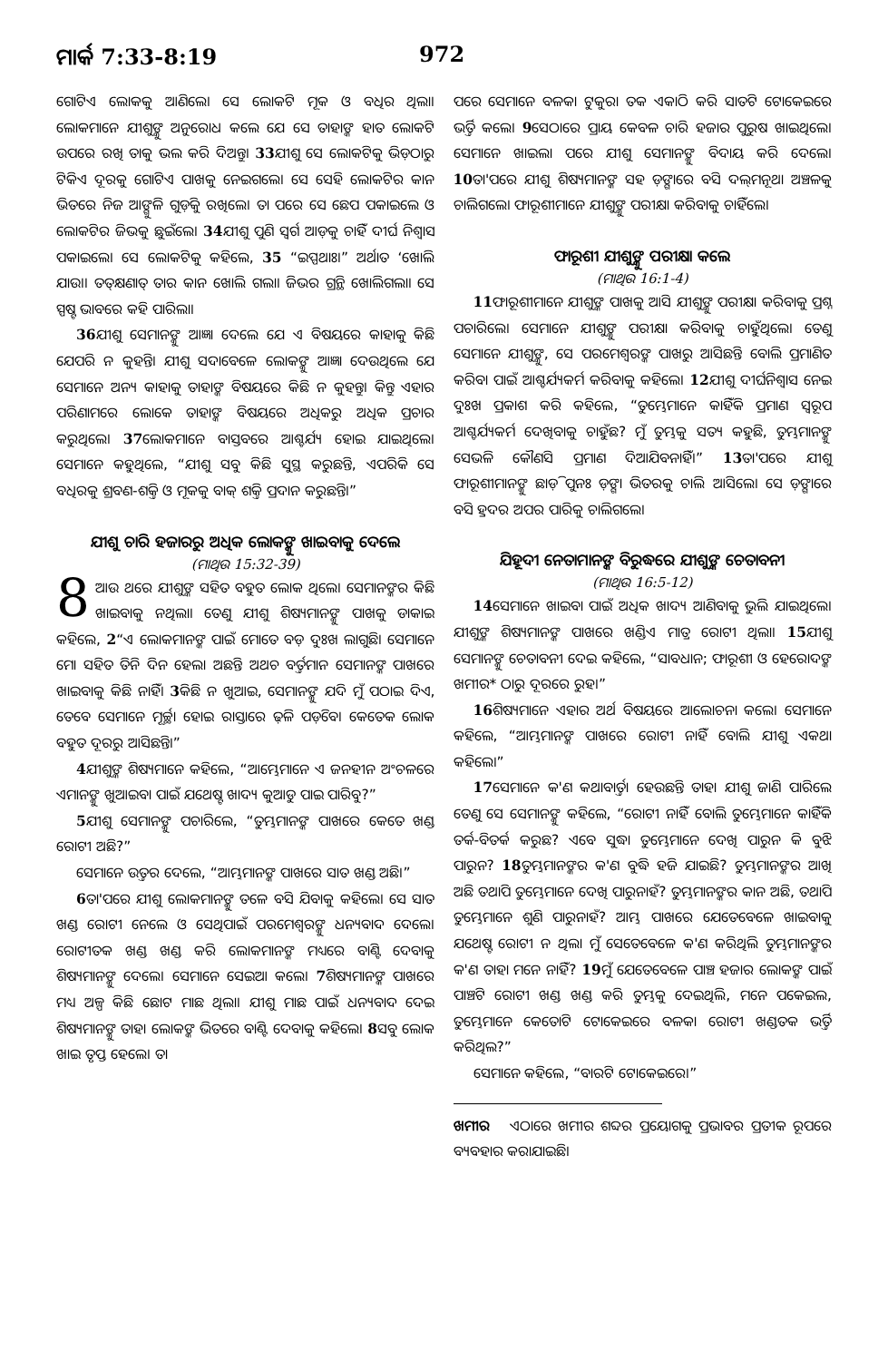ମାର୍କ 7:33-8:19 972
ଗୋଟିଏ ଲୋକକୁ ଆଣିଲେ। ସେ ଲୋକଟି ମୂକ ଓ ବଧିର ଥିଲା। ଲୋକମାନେ ଯୀଶୁଙ୍କୁ ଅନୁରୋଧ କଲେ ଯେ ସେ ତାହାଙ୍କ ହାତ ଲୋକଟି ଉପରେ ରଖି ତାକୁ ଭଲ କରି ଦିଅନ୍ତୁ। 33ଯୀଶୁ ସେ ଲୋକଟିକୁ ଭିଡ଼ଠାରୁ ଟିକିଏ ଦୂରକୁ ଗୋଟିଏ ପାଖକୁ ନେଇଗଲେ। ସେ ସେହି ଲୋକଟିର କାନ ଭିତରେ ନିଜ ଆଙ୍ଗୁଳି ଗୁଡ଼ିକୁ ରଖିଲେ। ତା ପରେ ସେ ଛେପ ପକାଇଲେ ଓ ଲୋକଟିର ଜିଭକୁ ଛୁଇଁଲେ। 34ଯୀଶୁ ପୁଣି ସ୍ୱର୍ଗ ଆଡ଼କୁ ଚାହିଁ ଦୀର୍ଘ ନିଶ୍ୱାସ ପକାଇଲେ। ସେ ଲୋକଟିକୁ କହିଲେ, 35 “ଇପ୍ପଥାଃ।” ଅର୍ଥାତ ‘ଖୋଲି ଯାଉ।। ତତ୍‌କ୍ଷଣାତ୍ ତାର କାନ ଖୋଲି ଗଲା। ଜିଭର ଗ୍ରନ୍ଥି ଖୋଲିଗଲା। ସେ ସ୍ପଷ୍ଟ ଭାବରେ କହି ପାରିଲା।
36ଯୀଶୁ ସେମାନଙ୍କୁ ଆଜ୍ଞା ଦେଲେ ଯେ ଏ ବିଷୟରେ କାହାକୁ କିଛି ଯେପରି ନ କୁହନ୍ତି। ଯୀଶୁ ସଦାବେଳେ ଲୋକଙ୍କୁ ଆଜ୍ଞା ଦେଉଥିଲେ ଯେ ସେମାନେ ଅନ୍ୟ କାହାକୁ ତାହାଙ୍କ ବିଷୟରେ କିଛି ନ କୁହନ୍ତୁ। କିନ୍ତୁ ଏହାର ପରିଣାମରେ ଲୋକେ ତାହାଙ୍କ ବିଷୟରେ ଅଧିକରୁ ଅଧିକ ପ୍ରଚାର କରୁଥିଲେ। 37ଲୋକମାନେ ବାସ୍ତବରେ ଆଶ୍ଚର୍ଯ୍ୟ ହୋଇ ଯାଇଥିଲେ। ସେମାନେ କହୁଥିଲେ, “ଯୀଶୁ ସବୁ କିଛି ସୁସ୍ଥ କରୁଛନ୍ତି, ଏପରିକି ସେ ବଧିରକୁ ଶ୍ରବଣ-ଶକ୍ତି ଓ ମୂକକୁ ବାକ୍ ଶକ୍ତି ପ୍ରଦାନ କରୁଛନ୍ତି।”
ଯୀଶୁ ଚାରି ହଜାରରୁ ଅଧିକ ଲୋକଙ୍କୁ ଖାଇବାକୁ ଦେଲେ
(ମାଥିଉ 15:32-39)
8 ଆଉ ଥରେ ଯୀଶୁଙ୍କ ସହିତ ବହୁତ ଲୋକ ଥିଲେ। ସେମାନଙ୍କର କିଛି ଖାଇବାକୁ ନଥିଲା। ତେଣୁ ଯୀଶୁ ଶିଷ୍ୟମାନଙ୍କୁ ପାଖକୁ ଡାକାଇ କହିଲେ, 2“ଏ ଲୋକମାନଙ୍କ ପାଇଁ ମୋତେ ବଡ଼ ଦୁଃଖ ଲାଗୁଛି। ସେମାନେ ମୋ ସହିତ ତିନି ଦିନ ହେଲା ଅଛନ୍ତି ଅଥଚ ବର୍ତ୍ତମାନ ସେମାନଙ୍କ ପାଖରେ ଖାଇବାକୁ କିଛି ନାହିଁ। 3କିଛି ନ ଖୁଆଇ, ସେମାନଙ୍କୁ ଯଦି ମୁଁ ପଠାଇ ଦିଏ, ତେବେ ସେମାନେ ମୂର୍ଚ୍ଛା ହୋଇ ରାସ୍ତାରେ ଢ଼ଳି ପଡ଼ିବେ। କେତେକ ଲୋକ ବହୁତ ଦୂରରୁ ଆସିଛନ୍ତି।”
4ଯୀଶୁଙ୍କ ଶିଷ୍ୟମାନେ କହିଲେ, “ଆମ୍ଭେମାନେ ଏ ଜନହୀନ ଅଂଚଳରେ ଏମାନଙ୍କୁ ଖୁଆଇବା ପାଇଁ ଯଥେଷ୍ଟ ଖାଦ୍ୟ କୁଆଡୁ ପାଇ ପାରିବୁ?”
5ଯୀଶୁ ସେମାନଙ୍କୁ ପଚାରିଲେ, “ତୁମ୍ଭମାନଙ୍କ ପାଖରେ କେତେ ଖଣ୍ଡ ରୋଟୀ ଅଛି?”
ସେମାନେ ଉତ୍ତର ଦେଲେ, “ଆମ୍ଭମାନଙ୍କ ପାଖରେ ସାତ ଖଣ୍ଡ ଅଛି।”
6ତା'ପରେ ଯୀଶୁ ଲୋକମାନଙ୍କୁ ତଳେ ବସି ଯିବାକୁ କହିଲେ। ସେ ସାତ ଖଣ୍ଡ ରୋଟୀ ନେଲେ ଓ ସେଥିପାଇଁ ପରମେଶ୍ୱରଙ୍କୁ ଧନ୍ୟବାଦ ଦେଲେ। ରୋଟୀତକ ଖଣ୍ଡ ଖଣ୍ଡ କରି ଲୋକମାନଙ୍କ ମଧ୍ୟରେ ବାଣ୍ଟି ଦେବାକୁ ଶିଷ୍ୟମାନଙ୍କୁ ଦେଲେ। ସେମାନେ ସେଇଆ କଲେ। 7ଶିଷ୍ୟମାନଙ୍କ ପାଖରେ ମଧ୍ୟ ଅଳ୍ପ କିଛି ଛୋଟ ମାଛ ଥିଲା। ଯୀଶୁ ମାଛ ପାଇଁ ଧନ୍ୟବାଦ ଦେଇ ଶିଷ୍ୟମାନଙ୍କୁ ତାହା ଲୋକଙ୍କ ଭିତରେ ବାଣ୍ଟି ଦେବାକୁ କହିଲେ। 8ସବୁ ଲୋକ ଖାଇ ତୃପ୍ତ ହେଲେ। ତା
ପରେ ସେମାନେ ବଳକା ଟୁକୁରା ତକ ଏକାଠି କରି ସାତଟି ଟୋକେଇରେ ଭର୍ତ୍ତି କଲେ। 9ସେଠାରେ ପ୍ରାୟ କେବଳ ଚାରି ହଜାର ପୁରୁଷ ଖାଇଥିଲେ। ସେମାନେ ଖାଇଲା ପରେ ଯୀଶୁ ସେମାନଙ୍କୁ ବିଦାୟ କରି ଦେଲେ। 10ତା'ପରେ ଯୀଶୁ ଶିଷ୍ୟମାନଙ୍କ ସହ ଡ଼ଙ୍ଗାରେ ବସି ଦଲ୍‌ମନୂଥା ଅଞ୍ଚଳକୁ ଚାଲିଗଲେ। ଫାରୂଶୀମାନେ ଯୀଶୁଙ୍କୁ ପରୀକ୍ଷା କରିବାକୁ ଚାହିଁଲେ।
ଫାରୂଶୀ ଯୀଶୁଙ୍କୁ ପରୀକ୍ଷା କଲେ
(ମାଥିଉ 16:1-4)
11ଫାରୂଶୀମାନେ ଯୀଶୁଙ୍କ ପାଖକୁ ଆସି ଯୀଶୁଙ୍କୁ ପରୀକ୍ଷା କରିବାକୁ ପ୍ରଶ୍ନ ପଚାରିଲେ। ସେମାନେ ଯୀଶୁଙ୍କୁ ପରୀକ୍ଷା କରିବାକୁ ଚାହୁଁଥିଲେ। ତେଣୁ ସେମାନେ ଯୀଶୁଙ୍କୁ, ସେ ପରମେଶ୍ୱରଙ୍କ ପାଖରୁ ଆସିଛନ୍ତି ବୋଲି ପ୍ରମାଣିତ କରିବା ପାଇଁ ଆଶ୍ଚର୍ଯ୍ୟକର୍ମ କରିବାକୁ କହିଲେ। 12ଯୀଶୁ ଦୀର୍ଘନିଶ୍ୱାସ ନେଇ ଦୁଃଖ ପ୍ରକାଶ କରି କହିଲେ, “ତୁମ୍ଭେମାନେ କାହିଁକି ପ୍ରମାଣ ସ୍ୱରୂପ ଆଶ୍ଚର୍ଯ୍ୟକର୍ମ ଦେଖିବାକୁ ଚାହୁଁଛ? ମୁଁ ତୁମ୍ଭକୁ ସତ୍ୟ କହୁଛି, ତୁମ୍ଭମାନଙ୍କୁ ସେଭଳି କୌଣସି ପ୍ରମାଣ ଦିଆଯିବନାହିଁ।” 13ତା'ପରେ ଯୀଶୁ ଫାରୂଶୀମାନଙ୍କୁ ଛାଡ଼ି ପୁନଃ ଡ଼ଙ୍ଗା ଭିତରକୁ ଚାଲି ଆସିଲେ। ସେ ଡ଼ଙ୍ଗାରେ ବସି ହ୍ରଦର ଅପର ପାରିକୁ ଚାଲିଗଲେ।
ଯିହୂଦୀ ନେତାମାନଙ୍କ ବିରୁଦ୍ଧରେ ଯୀଶୁଙ୍କ ଚେତାବନୀ
(ମାଥିଉ 16:5-12)
14ସେମାନେ ଖାଇବା ପାଇଁ ଅଧିକ ଖାଦ୍ୟ ଆଣିବାକୁ ଭୁଲି ଯାଇଥିଲେ। ଯୀଶୁଙ୍କ ଶିଷ୍ୟମାନଙ୍କ ପାଖରେ ଖଣ୍ଡିଏ ମାତ୍ର ରୋଟୀ ଥିଲା। 15ଯୀଶୁ ସେମାନଙ୍କୁ ଚେତାବନୀ ଦେଇ କହିଲେ, “ସାବଧାନ; ଫାରୂଶୀ ଓ ହେରୋଦଙ୍କ ଖମୀର* ଠାରୁ ଦୂରରେ ରୁହ।”
16ଶିଷ୍ୟମାନେ ଏହାର ଅର୍ଥ ବିଷୟରେ ଆଲୋଚନା କଲେ। ସେମାନେ କହିଲେ, “ଆମ୍ଭମାନଙ୍କ ପାଖରେ ରୋଟୀ ନାହିଁ ବୋଲି ଯୀଶୁ ଏକଥା କହିଲେ।”
17ସେମାନେ କ'ଣ କଥାବାର୍ତ୍ତା ହେଉଛନ୍ତି ତାହା ଯୀଶୁ ଜାଣି ପାରିଲେ ତେଣୁ ସେ ସେମାନଙ୍କୁ କହିଲେ, “ରୋଟୀ ନାହିଁ ବୋଲି ତୁମ୍ଭେମାନେ କାହିଁକି ତର୍କ-ବିତର୍କ କରୁଛ? ଏବେ ସୁଦ୍ଧା ତୁମ୍ଭେମାନେ ଦେଖି ପାରୁନ କି ବୁଝି ପାରୁନ? 18ତୁମ୍ଭମାନଙ୍କର କ'ଣ ବୁଦ୍ଧି ହଜି ଯାଇଛି? ତୁମ୍ଭମାନଙ୍କର ଆଖି ଅଛି ତଥାପି ତୁମ୍ଭେମାନେ ଦେଖି ପାରୁନାହଁ? ତୁମ୍ଭମାନଙ୍କର କାନ ଅଛି, ତଥାପି ତୁମ୍ଭେମାନେ ଶୁଣି ପାରୁନାହଁ? ଆମ୍ଭ ପାଖରେ ଯେତେବେଳେ ଖାଇବାକୁ ଯଥେଷ୍ଟ ରୋଟୀ ନ ଥିଲା ମୁଁ ସେତେବେଳେ କ'ଣ କରିଥିଲି ତୁମ୍ଭମାନଙ୍କର କ'ଣ ତାହା ମନେ ନାହିଁ? 19ମୁଁ ଯେତେବେଳେ ପାଞ୍ଚ ହଜାର ଲୋକଙ୍କ ପାଇଁ ପାଞ୍ଚଟି ରୋଟୀ ଖଣ୍ଡ ଖଣ୍ଡ କରି ତୁମ୍ଭକୁ ଦେଇଥିଲି, ମନେ ପକେଇଲ, ତୁମ୍ଭେମାନେ କେତୋଟି ଟୋକେଇରେ ବଳକା ରୋଟୀ ଖଣ୍ଡତକ ଭର୍ତ୍ତି କରିଥିଲ?”
ସେମାନେ କହିଲେ, “ବାରଟି ଟୋକେଇରେ।”
ଖମୀର ଏଠାରେ ଖମୀର ଶବ୍ଦର ପ୍ରୟୋଗକୁ ପ୍ରଭାବର ପ୍ରତୀକ ରୂପରେ ବ୍ୟବହାର କରାଯାଇଛି।